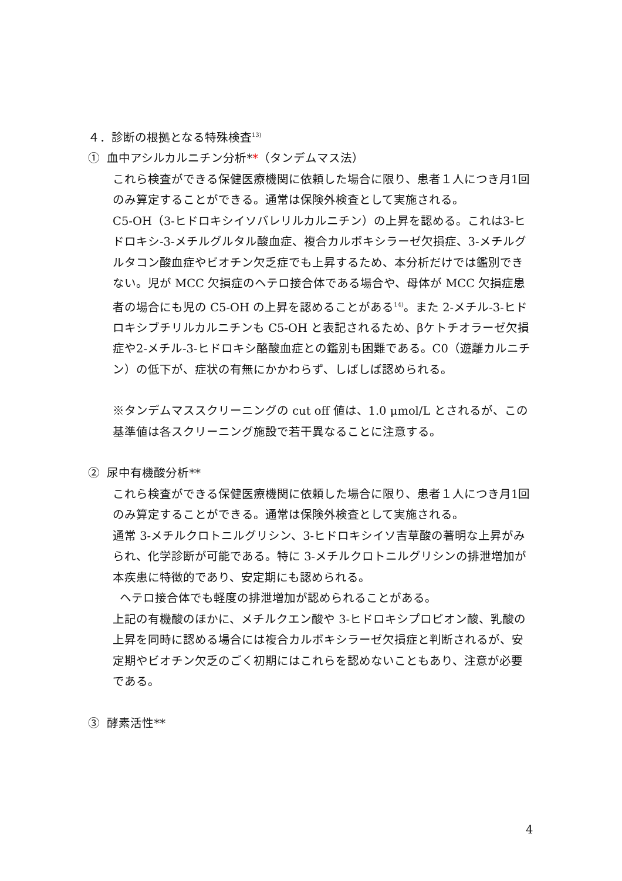４．診断の根拠となる特殊検査<sup>13)</sup>
① 血中アシルカルニチン分析**（タンデムマス法）
これら検査ができる保健医療機関に依頼した場合に限り、患者１人につき月1回のみ算定することができる。通常は保険外検査として実施される。
C5-OH（3-ヒドロキシイソバレリルカルニチン）の上昇を認める。これは3-ヒドロキシ-3-メチルグルタル酸血症、複合カルボキシラーゼ欠損症、3-メチルグルタコン酸血症やビオチン欠乏症でも上昇するため、本分析だけでは鑑別できない。児が MCC 欠損症のヘテロ接合体である場合や、母体が MCC 欠損症患者の場合にも児の C5-OH の上昇を認めることがある<sup>14)</sup>。また 2-メチル-3-ヒドロキシブチリルカルニチンも C5-OH と表記されるため、βケトチオラーゼ欠損症や2-メチル-3-ヒドロキシ酪酸血症との鑑別も困難である。C0（遊離カルニチン）の低下が、症状の有無にかかわらず、しばしば認められる。
※タンデムマススクリーニングの cut off 値は、1.0 μmol/L とされるが、この基準値は各スクリーニング施設で若干異なることに注意する。
② 尿中有機酸分析**
これら検査ができる保健医療機関に依頼した場合に限り、患者１人につき月1回のみ算定することができる。通常は保険外検査として実施される。
通常 3-メチルクロトニルグリシン、3-ヒドロキシイソ吉草酸の著明な上昇がみられ、化学診断が可能である。特に 3-メチルクロトニルグリシンの排泄増加が本疾患に特徴的であり、安定期にも認められる。
ヘテロ接合体でも軽度の排泄増加が認められることがある。
上記の有機酸のほかに、メチルクエン酸や 3-ヒドロキシプロピオン酸、乳酸の上昇を同時に認める場合には複合カルボキシラーゼ欠損症と判断されるが、安定期やビオチン欠乏のごく初期にはこれらを認めないこともあり、注意が必要である。
③ 酵素活性**
4